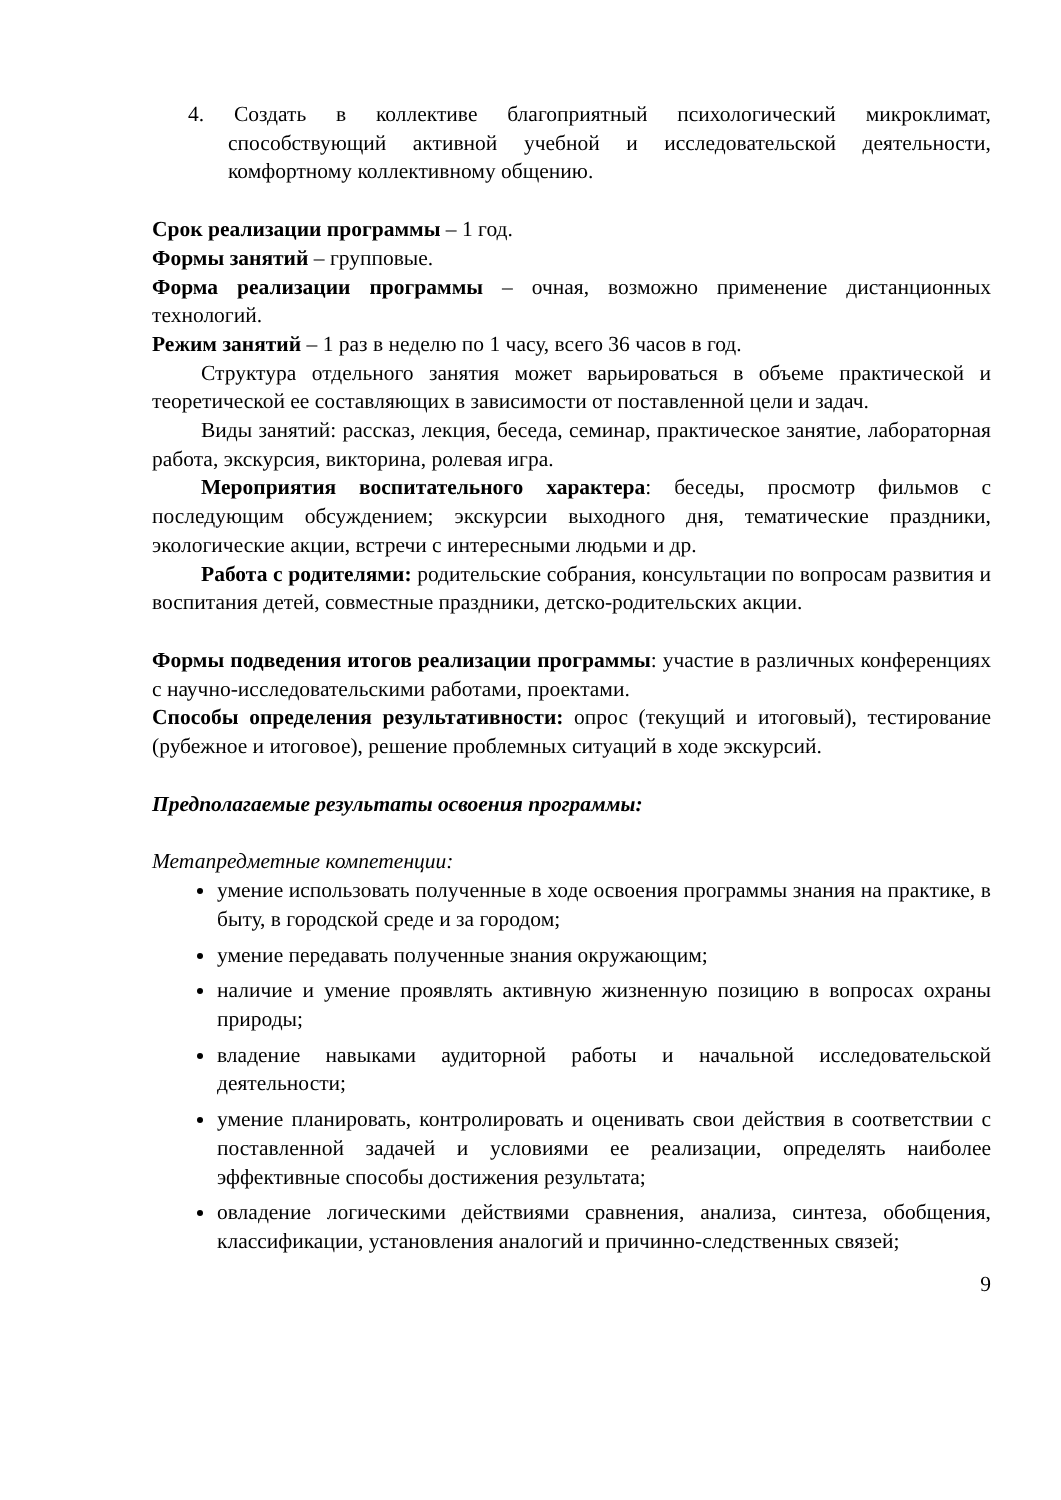4. Создать в коллективе благоприятный психологический микроклимат, способствующий активной учебной и исследовательской деятельности, комфортному коллективному общению.
Срок реализации программы – 1 год.
Формы занятий – групповые.
Форма реализации программы – очная, возможно применение дистанционных технологий.
Режим занятий – 1 раз в неделю по 1 часу, всего 36 часов в год.
Структура отдельного занятия может варьироваться в объеме практической и теоретической ее составляющих в зависимости от поставленной цели и задач.
Виды занятий: рассказ, лекция, беседа, семинар, практическое занятие, лабораторная работа, экскурсия, викторина, ролевая игра.
Мероприятия воспитательного характера: беседы, просмотр фильмов с последующим обсуждением; экскурсии выходного дня, тематические праздники, экологические акции, встречи с интересными людьми и др.
Работа с родителями: родительские собрания, консультации по вопросам развития и воспитания детей, совместные праздники, детско-родительских акции.
Формы подведения итогов реализации программы: участие в различных конференциях с научно-исследовательскими работами, проектами.
Способы определения результативности: опрос (текущий и итоговый), тестирование (рубежное и итоговое), решение проблемных ситуаций в ходе экскурсий.
Предполагаемые результаты освоения программы:
Метапредметные компетенции:
умение использовать полученные в ходе освоения программы знания на практике, в быту, в городской среде и за городом;
умение передавать полученные знания окружающим;
наличие и умение проявлять активную жизненную позицию в вопросах охраны природы;
владение навыками аудиторной работы и начальной исследовательской деятельности;
умение планировать, контролировать и оценивать свои действия в соответствии с поставленной задачей и условиями ее реализации, определять наиболее эффективные способы достижения результата;
овладение логическими действиями сравнения, анализа, синтеза, обобщения, классификации, установления аналогий и причинно-следственных связей;
9